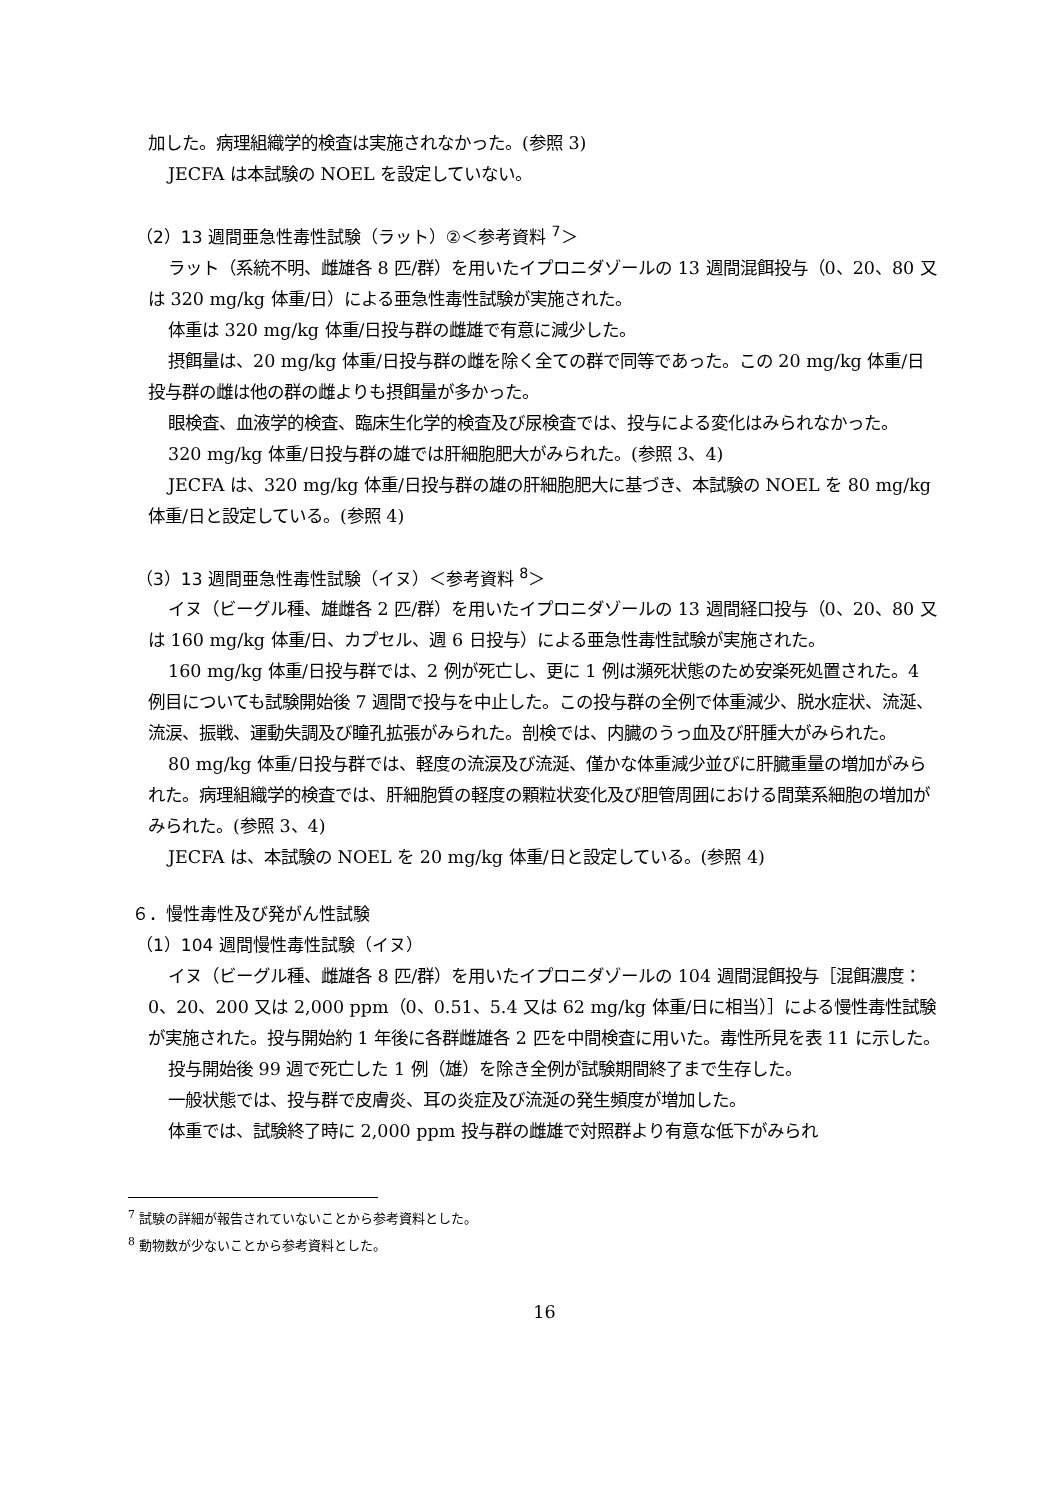加した。病理組織学的検査は実施されなかった。(参照 3)
JECFA は本試験の NOEL を設定していない。
（2）13 週間亜急性毒性試験（ラット）②＜参考資料 <sup>7</sup>＞
ラット（系統不明、雌雄各 8 匹/群）を用いたイプロニダゾールの 13 週間混餌投与（0、20、80 又は 320 mg/kg 体重/日）による亜急性毒性試験が実施された。
体重は 320 mg/kg 体重/日投与群の雌雄で有意に減少した。
摂餌量は、20 mg/kg 体重/日投与群の雌を除く全ての群で同等であった。この 20 mg/kg 体重/日投与群の雌は他の群の雌よりも摂餌量が多かった。
眼検査、血液学的検査、臨床生化学的検査及び尿検査では、投与による変化はみられなかった。
320 mg/kg 体重/日投与群の雄では肝細胞肥大がみられた。(参照 3、4)
JECFA は、320 mg/kg 体重/日投与群の雄の肝細胞肥大に基づき、本試験の NOEL を 80 mg/kg 体重/日と設定している。(参照 4)
（3）13 週間亜急性毒性試験（イヌ）＜参考資料 <sup>8</sup>＞
イヌ（ビーグル種、雄雌各 2 匹/群）を用いたイプロニダゾールの 13 週間経口投与（0、20、80 又は 160 mg/kg 体重/日、カプセル、週 6 日投与）による亜急性毒性試験が実施された。
160 mg/kg 体重/日投与群では、2 例が死亡し、更に 1 例は瀕死状態のため安楽死処置された。4 例目についても試験開始後 7 週間で投与を中止した。この投与群の全例で体重減少、脱水症状、流涎、流涙、振戦、運動失調及び瞳孔拡張がみられた。剖検では、内臓のうっ血及び肝腫大がみられた。
80 mg/kg 体重/日投与群では、軽度の流涙及び流涎、僅かな体重減少並びに肝臓重量の増加がみられた。病理組織学的検査では、肝細胞質の軽度の顆粒状変化及び胆管周囲における間葉系細胞の増加がみられた。(参照 3、4)
JECFA は、本試験の NOEL を 20 mg/kg 体重/日と設定している。(参照 4)
６．慢性毒性及び発がん性試験
（1）104 週間慢性毒性試験（イヌ）
イヌ（ビーグル種、雌雄各 8 匹/群）を用いたイプロニダゾールの 104 週間混餌投与［混餌濃度：0、20、200 又は 2,000 ppm（0、0.51、5.4 又は 62 mg/kg 体重/日に相当）］による慢性毒性試験が実施された。投与開始約 1 年後に各群雌雄各 2 匹を中間検査に用いた。毒性所見を表 11 に示した。
投与開始後 99 週で死亡した 1 例（雄）を除き全例が試験期間終了まで生存した。
一般状態では、投与群で皮膚炎、耳の炎症及び流涎の発生頻度が増加した。
体重では、試験終了時に 2,000 ppm 投与群の雌雄で対照群より有意な低下がみられ
<sup>7</sup> 試験の詳細が報告されていないことから参考資料とした。
<sup>8</sup> 動物数が少ないことから参考資料とした。
16